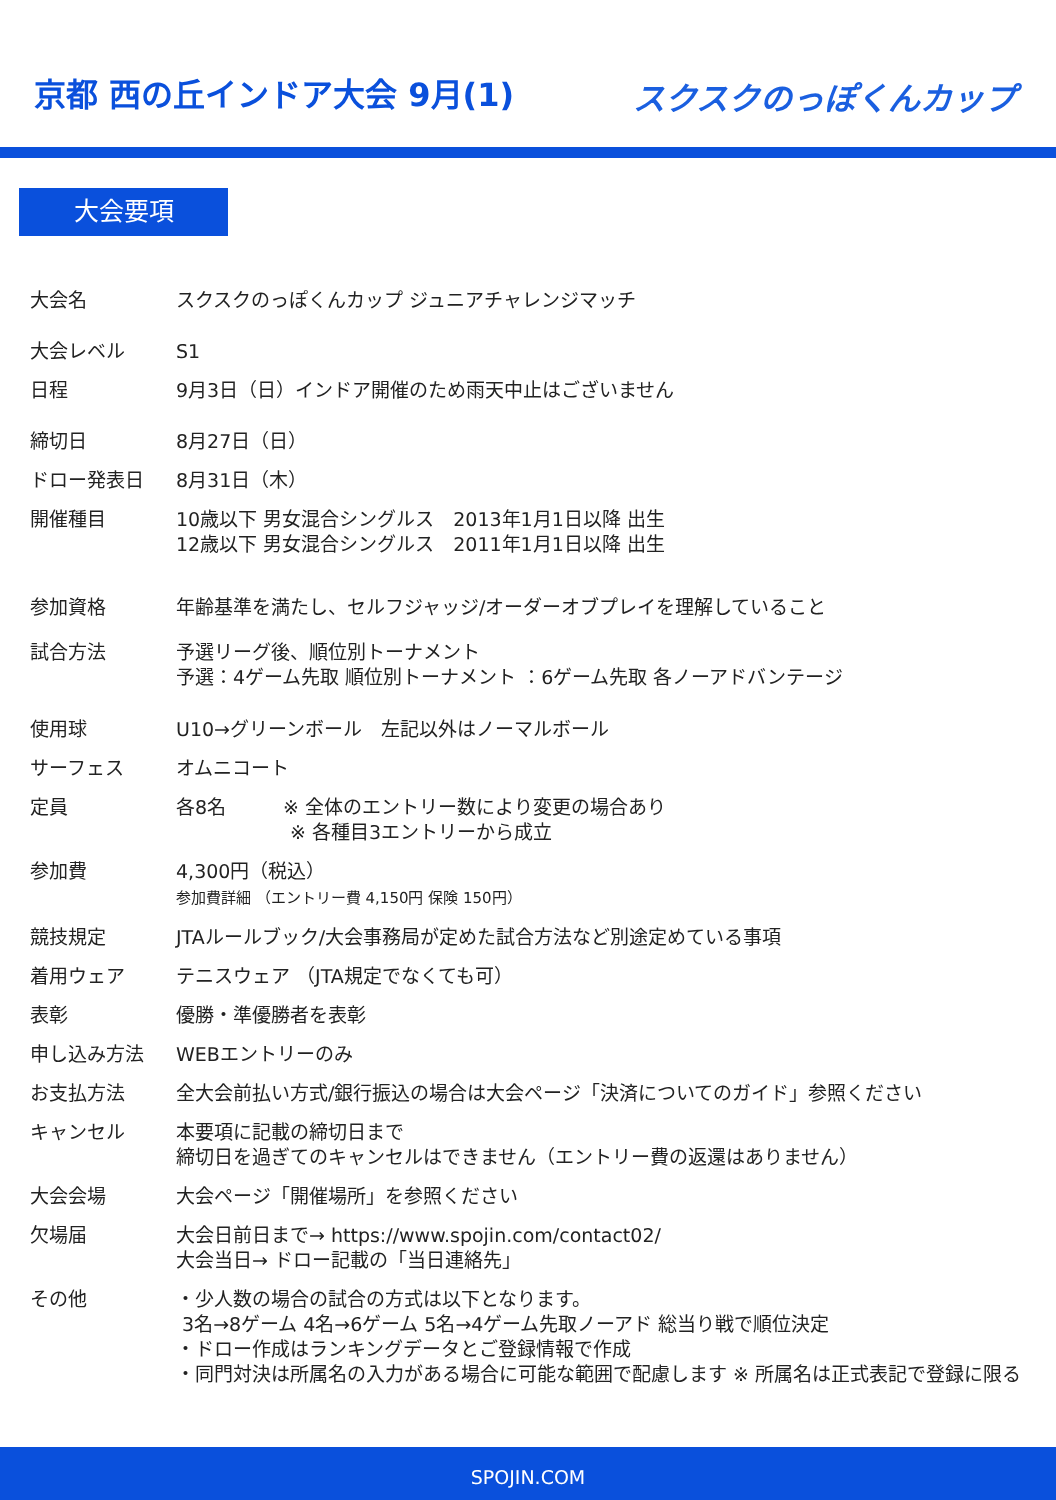京都 西の丘インドア大会 9月(1)
スクスクのっぽくんカップ
大会要項
| 大会名 | スクスクのっぽくんカップ ジュニアチャレンジマッチ |
| 大会レベル | S1 |
| 日程 | 9月3日（日）インドア開催のため雨天中止はございません |
| 締切日 | 8月27日（日） |
| ドロー発表日 | 8月31日（木） |
| 開催種目 | 10歳以下 男女混合シングルス 2013年1月1日以降 出生 12歳以下 男女混合シングルス 2011年1月1日以降 出生 |
| 参加資格 | 年齢基準を満たし、セルフジャッジ/オーダーオブプレイを理解していること |
| 試合方法 | 予選リーグ後、順位別トーナメント 予選：4ゲーム先取 順位別トーナメント ：6ゲーム先取 各ノーアドバンテージ |
| 使用球 | U10→グリーンボール 左記以外はノーマルボール |
| サーフェス | オムニコート |
| 定員 | 各8名 ※ 全体のエントリー数により変更の場合あり ※ 各種目3エントリーから成立 |
| 参加費 | 4,300円（税込） 参加費詳細 （エントリー費 4,150円 保険 150円） |
| 競技規定 | JTAルールブック/大会事務局が定めた試合方法など別途定めている事項 |
| 着用ウェア | テニスウェア （JTA規定でなくても可） |
| 表彰 | 優勝・準優勝者を表彰 |
| 申し込み方法 | WEBエントリーのみ |
| お支払方法 | 全大会前払い方式/銀行振込の場合は大会ページ「決済についてのガイド」参照ください |
| キャンセル | 本要項に記載の締切日まで 締切日を過ぎてのキャンセルはできません（エントリー費の返還はありません） |
| 大会会場 | 大会ページ「開催場所」を参照ください |
| 欠場届 | 大会日前日まで→ https://www.spojin.com/contact02/ 大会当日→ ドロー記載の「当日連絡先」 |
| その他 | ・少人数の場合の試合の方式は以下となります。 3名→8ゲーム 4名→6ゲーム 5名→4ゲーム先取ノーアド 総当り戦で順位決定 ・ドロー作成はランキングデータとご登録情報で作成 ・同門対決は所属名の入力がある場合に可能な範囲で配慮します ※ 所属名は正式表記で登録に限る |
SPOJIN.COM